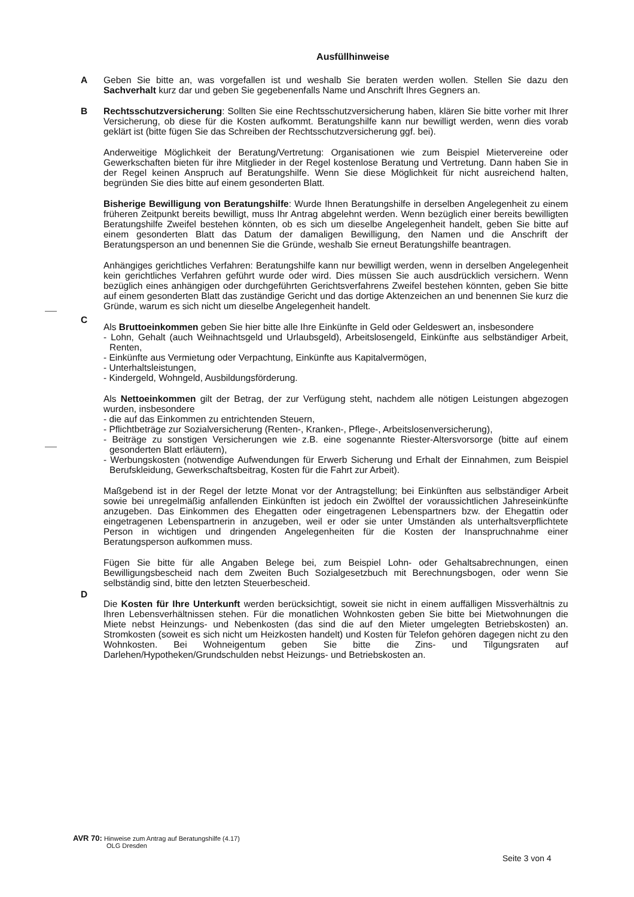Ausfüllhinweise
A Geben Sie bitte an, was vorgefallen ist und weshalb Sie beraten werden wollen. Stellen Sie dazu den Sachverhalt kurz dar und geben Sie gegebenenfalls Name und Anschrift Ihres Gegners an.
B Rechtsschutzversicherung: Sollten Sie eine Rechtsschutzversicherung haben, klären Sie bitte vorher mit Ihrer Versicherung, ob diese für die Kosten aufkommt. Beratungshilfe kann nur bewilligt werden, wenn dies vorab geklärt ist (bitte fügen Sie das Schreiben der Rechtsschutzversicherung ggf. bei).
Anderweitige Möglichkeit der Beratung/Vertretung: Organisationen wie zum Beispiel Mietervereine oder Gewerkschaften bieten für ihre Mitglieder in der Regel kostenlose Beratung und Vertretung. Dann haben Sie in der Regel keinen Anspruch auf Beratungshilfe. Wenn Sie diese Möglichkeit für nicht ausreichend halten, begründen Sie dies bitte auf einem gesonderten Blatt.
Bisherige Bewilligung von Beratungshilfe: Wurde Ihnen Beratungshilfe in derselben Angelegenheit zu einem früheren Zeitpunkt bereits bewilligt, muss Ihr Antrag abgelehnt werden. Wenn bezüglich einer bereits bewilligten Beratungshilfe Zweifel bestehen könnten, ob es sich um dieselbe Angelegenheit handelt, geben Sie bitte auf einem gesonderten Blatt das Datum der damaligen Bewilligung, den Namen und die Anschrift der Beratungsperson an und benennen Sie die Gründe, weshalb Sie erneut Beratungshilfe beantragen.
Anhängiges gerichtliches Verfahren: Beratungshilfe kann nur bewilligt werden, wenn in derselben Angelegenheit kein gerichtliches Verfahren geführt wurde oder wird. Dies müssen Sie auch ausdrücklich versichern. Wenn bezüglich eines anhängigen oder durchgeführten Gerichtsverfahrens Zweifel bestehen könnten, geben Sie bitte auf einem gesonderten Blatt das zuständige Gericht und das dortige Aktenzeichen an und benennen Sie kurz die Gründe, warum es sich nicht um dieselbe Angelegenheit handelt.
C
Als Bruttoeinkommen geben Sie hier bitte alle Ihre Einkünfte in Geld oder Geldeswert an, insbesondere
- Lohn, Gehalt (auch Weihnachtsgeld und Urlaubsgeld), Arbeitslosengeld, Einkünfte aus selbständiger Arbeit, Renten,
- Einkünfte aus Vermietung oder Verpachtung, Einkünfte aus Kapitalvermögen,
- Unterhaltsleistungen,
- Kindergeld, Wohngeld, Ausbildungsförderung.
Als Nettoeinkommen gilt der Betrag, der zur Verfügung steht, nachdem alle nötigen Leistungen abgezogen wurden, insbesondere
- die auf das Einkommen zu entrichtenden Steuern,
- Pflichtbeträge zur Sozialversicherung (Renten-, Kranken-, Pflege-, Arbeitslosenversicherung),
- Beiträge zu sonstigen Versicherungen wie z.B. eine sogenannte Riester-Altersvorsorge (bitte auf einem gesonderten Blatt erläutern),
- Werbungskosten (notwendige Aufwendungen für Erwerb Sicherung und Erhalt der Einnahmen, zum Beispiel Berufskleidung, Gewerkschaftsbeitrag, Kosten für die Fahrt zur Arbeit).
Maßgebend ist in der Regel der letzte Monat vor der Antragstellung; bei Einkünften aus selbständiger Arbeit sowie bei unregelmäßig anfallenden Einkünften ist jedoch ein Zwölftel der voraussichtlichen Jahreseinkünfte anzugeben. Das Einkommen des Ehegatten oder eingetragenen Lebenspartners bzw. der Ehegattin oder eingetragenen Lebenspartnerin in anzugeben, weil er oder sie unter Umständen als unterhaltsverpflichtete Person in wichtigen und dringenden Angelegenheiten für die Kosten der Inanspruchnahme einer Beratungsperson aufkommen muss.
Fügen Sie bitte für alle Angaben Belege bei, zum Beispiel Lohn- oder Gehaltsabrechnungen, einen Bewilligungsbescheid nach dem Zweiten Buch Sozialgesetzbuch mit Berechnungsbogen, oder wenn Sie selbständig sind, bitte den letzten Steuerbescheid.
D
Die Kosten für Ihre Unterkunft werden berücksichtigt, soweit sie nicht in einem auffälligen Missverhältnis zu Ihren Lebensverhältnissen stehen. Für die monatlichen Wohnkosten geben Sie bitte bei Mietwohnungen die Miete nebst Heinzungs- und Nebenkosten (das sind die auf den Mieter umgelegten Betriebskosten) an. Stromkosten (soweit es sich nicht um Heizkosten handelt) und Kosten für Telefon gehören dagegen nicht zu den Wohnkosten. Bei Wohneigentum geben Sie bitte die Zins- und Tilgungsraten auf Darlehen/Hypotheken/Grundschulden nebst Heizungs- und Betriebskosten an.
AVR 70: Hinweise zum Antrag auf Beratungshilfe (4.17)
OLG Dresden
Seite 3 von 4